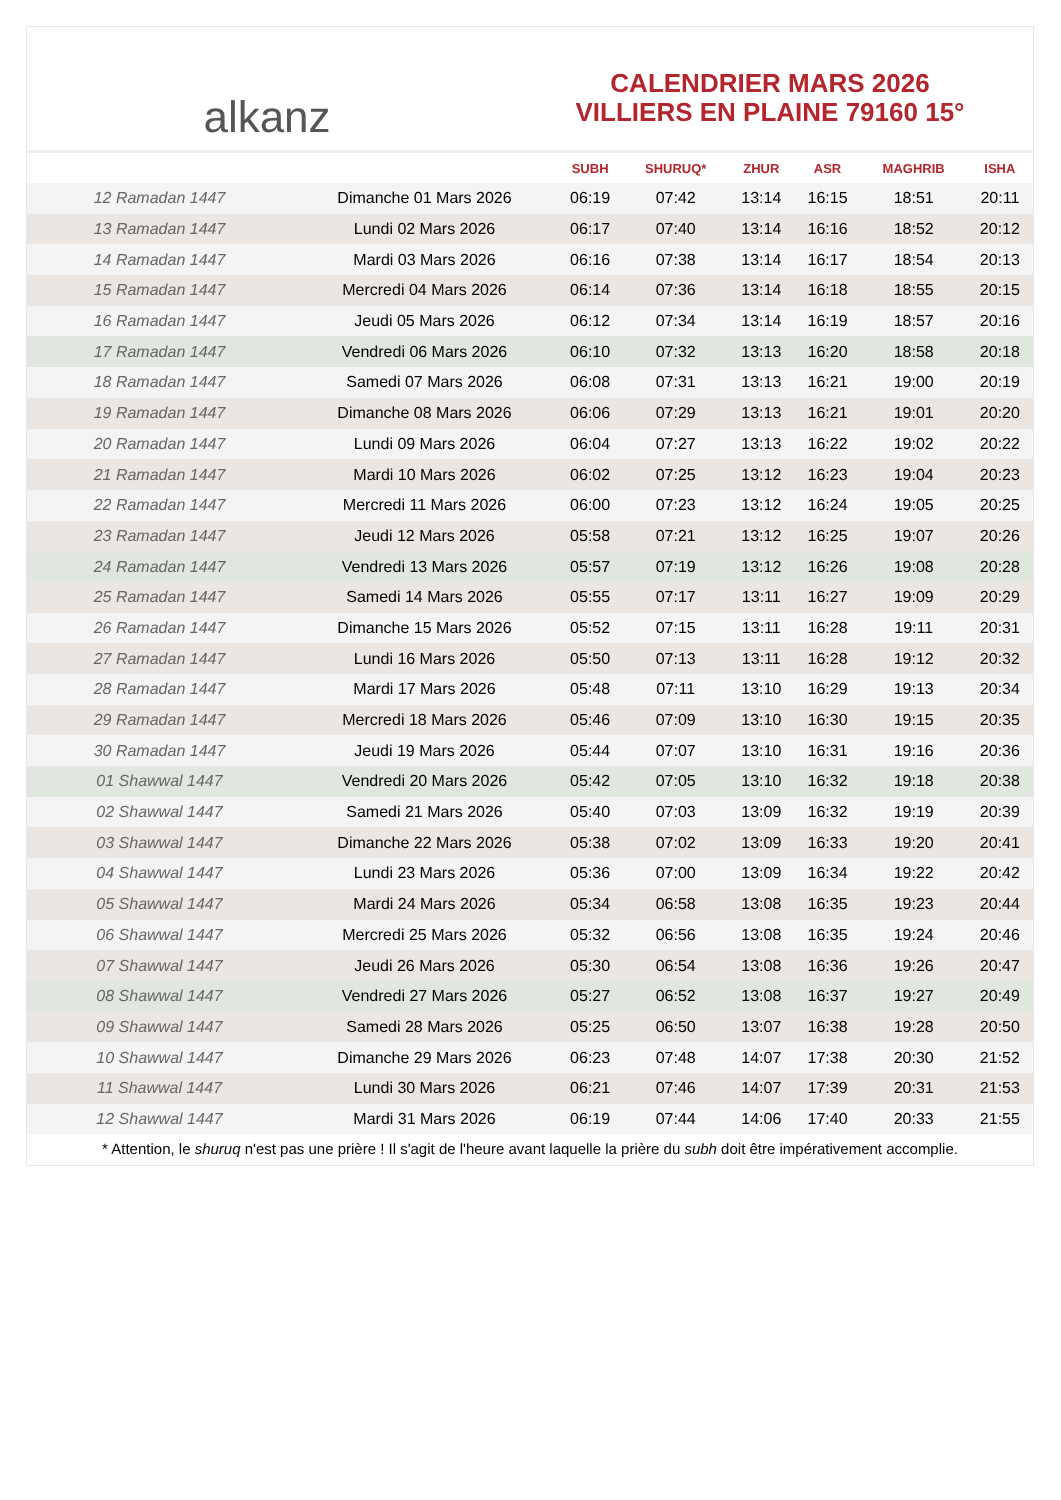alkanz
CALENDRIER MARS 2026
VILLIERS EN PLAINE 79160 15°
| | | SUBH | SHURUQ* | ZHUR | ASR | MAGHRIB | ISHA |
| --- | --- | --- | --- | --- | --- | --- | --- |
| 12 Ramadan 1447 | Dimanche 01 Mars 2026 | 06:19 | 07:42 | 13:14 | 16:15 | 18:51 | 20:11 |
| 13 Ramadan 1447 | Lundi 02 Mars 2026 | 06:17 | 07:40 | 13:14 | 16:16 | 18:52 | 20:12 |
| 14 Ramadan 1447 | Mardi 03 Mars 2026 | 06:16 | 07:38 | 13:14 | 16:17 | 18:54 | 20:13 |
| 15 Ramadan 1447 | Mercredi 04 Mars 2026 | 06:14 | 07:36 | 13:14 | 16:18 | 18:55 | 20:15 |
| 16 Ramadan 1447 | Jeudi 05 Mars 2026 | 06:12 | 07:34 | 13:14 | 16:19 | 18:57 | 20:16 |
| 17 Ramadan 1447 | Vendredi 06 Mars 2026 | 06:10 | 07:32 | 13:13 | 16:20 | 18:58 | 20:18 |
| 18 Ramadan 1447 | Samedi 07 Mars 2026 | 06:08 | 07:31 | 13:13 | 16:21 | 19:00 | 20:19 |
| 19 Ramadan 1447 | Dimanche 08 Mars 2026 | 06:06 | 07:29 | 13:13 | 16:21 | 19:01 | 20:20 |
| 20 Ramadan 1447 | Lundi 09 Mars 2026 | 06:04 | 07:27 | 13:13 | 16:22 | 19:02 | 20:22 |
| 21 Ramadan 1447 | Mardi 10 Mars 2026 | 06:02 | 07:25 | 13:12 | 16:23 | 19:04 | 20:23 |
| 22 Ramadan 1447 | Mercredi 11 Mars 2026 | 06:00 | 07:23 | 13:12 | 16:24 | 19:05 | 20:25 |
| 23 Ramadan 1447 | Jeudi 12 Mars 2026 | 05:58 | 07:21 | 13:12 | 16:25 | 19:07 | 20:26 |
| 24 Ramadan 1447 | Vendredi 13 Mars 2026 | 05:57 | 07:19 | 13:12 | 16:26 | 19:08 | 20:28 |
| 25 Ramadan 1447 | Samedi 14 Mars 2026 | 05:55 | 07:17 | 13:11 | 16:27 | 19:09 | 20:29 |
| 26 Ramadan 1447 | Dimanche 15 Mars 2026 | 05:52 | 07:15 | 13:11 | 16:28 | 19:11 | 20:31 |
| 27 Ramadan 1447 | Lundi 16 Mars 2026 | 05:50 | 07:13 | 13:11 | 16:28 | 19:12 | 20:32 |
| 28 Ramadan 1447 | Mardi 17 Mars 2026 | 05:48 | 07:11 | 13:10 | 16:29 | 19:13 | 20:34 |
| 29 Ramadan 1447 | Mercredi 18 Mars 2026 | 05:46 | 07:09 | 13:10 | 16:30 | 19:15 | 20:35 |
| 30 Ramadan 1447 | Jeudi 19 Mars 2026 | 05:44 | 07:07 | 13:10 | 16:31 | 19:16 | 20:36 |
| 01 Shawwal 1447 | Vendredi 20 Mars 2026 | 05:42 | 07:05 | 13:10 | 16:32 | 19:18 | 20:38 |
| 02 Shawwal 1447 | Samedi 21 Mars 2026 | 05:40 | 07:03 | 13:09 | 16:32 | 19:19 | 20:39 |
| 03 Shawwal 1447 | Dimanche 22 Mars 2026 | 05:38 | 07:02 | 13:09 | 16:33 | 19:20 | 20:41 |
| 04 Shawwal 1447 | Lundi 23 Mars 2026 | 05:36 | 07:00 | 13:09 | 16:34 | 19:22 | 20:42 |
| 05 Shawwal 1447 | Mardi 24 Mars 2026 | 05:34 | 06:58 | 13:08 | 16:35 | 19:23 | 20:44 |
| 06 Shawwal 1447 | Mercredi 25 Mars 2026 | 05:32 | 06:56 | 13:08 | 16:35 | 19:24 | 20:46 |
| 07 Shawwal 1447 | Jeudi 26 Mars 2026 | 05:30 | 06:54 | 13:08 | 16:36 | 19:26 | 20:47 |
| 08 Shawwal 1447 | Vendredi 27 Mars 2026 | 05:27 | 06:52 | 13:08 | 16:37 | 19:27 | 20:49 |
| 09 Shawwal 1447 | Samedi 28 Mars 2026 | 05:25 | 06:50 | 13:07 | 16:38 | 19:28 | 20:50 |
| 10 Shawwal 1447 | Dimanche 29 Mars 2026 | 06:23 | 07:48 | 14:07 | 17:38 | 20:30 | 21:52 |
| 11 Shawwal 1447 | Lundi 30 Mars 2026 | 06:21 | 07:46 | 14:07 | 17:39 | 20:31 | 21:53 |
| 12 Shawwal 1447 | Mardi 31 Mars 2026 | 06:19 | 07:44 | 14:06 | 17:40 | 20:33 | 21:55 |
* Attention, le shuruq n'est pas une prière ! Il s'agit de l'heure avant laquelle la prière du subh doit être impérativement accomplie.